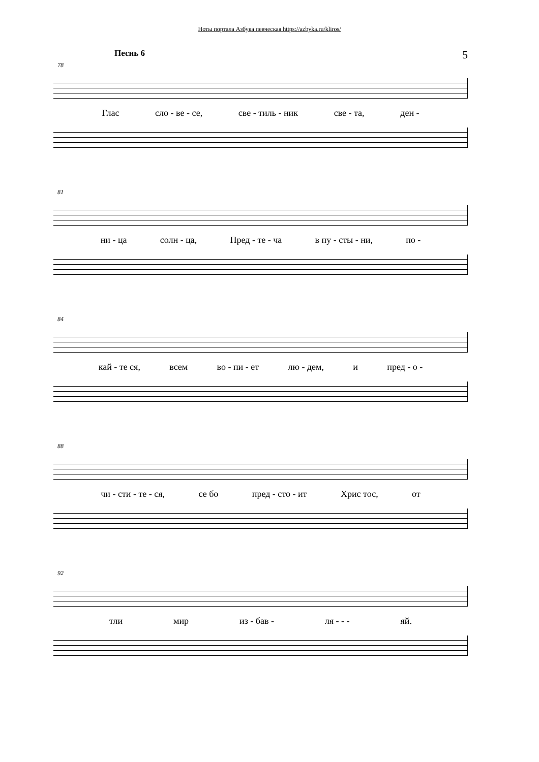Ноты портала Азбука певческая https://azbyka.ru/kliros/
Песнь 6 5
78
Глас сло - ве - се, све - тиль - ник све - та, ден -
81
ни - ца солн - ца, Пред - те - ча в пу - сты - ни, по -
84
кай - те ся, всем во - пи - ет лю - дем, и пред - о -
88
чи - сти - те - ся, се бо пред - сто - ит Хрис тос, от
92
тли мир из - бав - ля - - - яй.